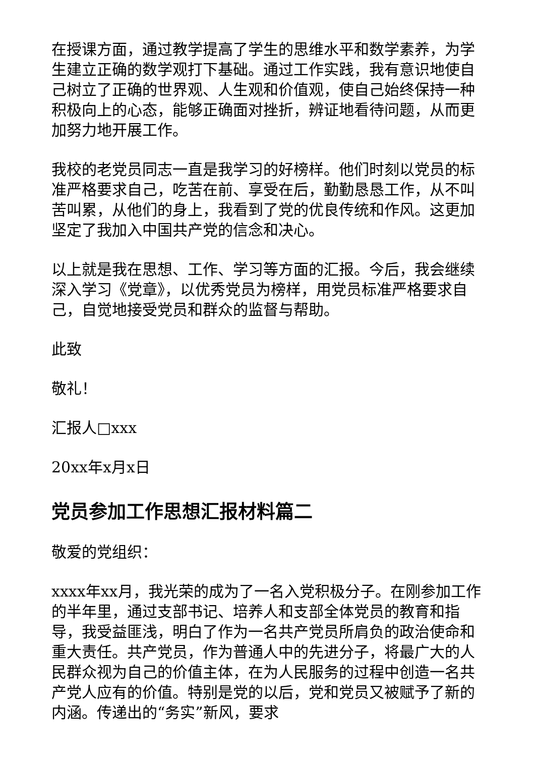在授课方面，通过教学提高了学生的思维水平和数学素养，为学生建立正确的数学观打下基础。通过工作实践，我有意识地使自己树立了正确的世界观、人生观和价值观，使自己始终保持一种积极向上的心态，能够正确面对挫折，辨证地看待问题，从而更加努力地开展工作。
我校的老党员同志一直是我学习的好榜样。他们时刻以党员的标准严格要求自己，吃苦在前、享受在后，勤勤恳恳工作，从不叫苦叫累，从他们的身上，我看到了党的优良传统和作风。这更加坚定了我加入中国共产党的信念和决心。
以上就是我在思想、工作、学习等方面的汇报。今后，我会继续深入学习《党章》，以优秀党员为榜样，用党员标准严格要求自己，自觉地接受党员和群众的监督与帮助。
此致
敬礼！
汇报人□xxx
20xx年x月x日
党员参加工作思想汇报材料篇二
敬爱的党组织：
xxxx年xx月，我光荣的成为了一名入党积极分子。在刚参加工作的半年里，通过支部书记、培养人和支部全体党员的教育和指导，我受益匪浅，明白了作为一名共产党员所肩负的政治使命和重大责任。共产党员，作为普通人中的先进分子，将最广大的人民群众视为自己的价值主体，在为人民服务的过程中创造一名共产党人应有的价值。特别是党的以后，党和党员又被赋予了新的内涵。传递出的“务实”新风，要求